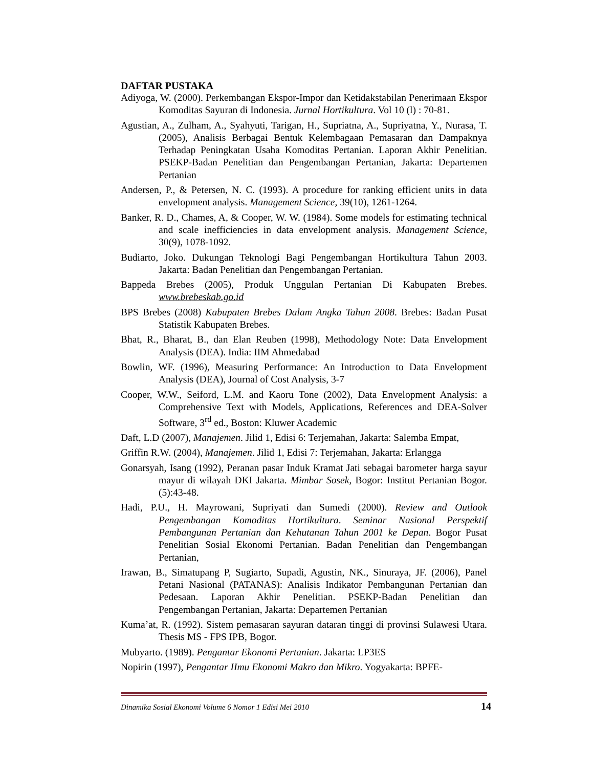DAFTAR PUSTAKA
Adiyoga, W. (2000). Perkembangan Ekspor-Impor dan Ketidakstabilan Penerimaan Ekspor Komoditas Sayuran di Indonesia. Jurnal Hortikultura. Vol 10 (l) : 70-81.
Agustian, A., Zulham, A., Syahyuti, Tarigan, H., Supriatna, A., Supriyatna, Y., Nurasa, T. (2005), Analisis Berbagai Bentuk Kelembagaan Pemasaran dan Dampaknya Terhadap Peningkatan Usaha Komoditas Pertanian. Laporan Akhir Penelitian. PSEKP-Badan Penelitian dan Pengembangan Pertanian, Jakarta: Departemen Pertanian
Andersen, P., & Petersen, N. C. (1993). A procedure for ranking efficient units in data envelopment analysis. Management Science, 39(10), 1261-1264.
Banker, R. D., Chames, A, & Cooper, W. W. (1984). Some models for estimating technical and scale inefficiencies in data envelopment analysis. Management Science, 30(9), 1078-1092.
Budiarto, Joko. Dukungan Teknologi Bagi Pengembangan Hortikultura Tahun 2003. Jakarta: Badan Penelitian dan Pengembangan Pertanian.
Bappeda Brebes (2005), Produk Unggulan Pertanian Di Kabupaten Brebes. www.brebeskab.go.id
BPS Brebes (2008) Kabupaten Brebes Dalam Angka Tahun 2008. Brebes: Badan Pusat Statistik Kabupaten Brebes.
Bhat, R., Bharat, B., dan Elan Reuben (1998), Methodology Note: Data Envelopment Analysis (DEA). India: IIM Ahmedabad
Bowlin, WF. (1996), Measuring Performance: An Introduction to Data Envelopment Analysis (DEA), Journal of Cost Analysis, 3-7
Cooper, W.W., Seiford, L.M. and Kaoru Tone (2002), Data Envelopment Analysis: a Comprehensive Text with Models, Applications, References and DEA-Solver Software, 3<sup>rd</sup> ed., Boston: Kluwer Academic
Daft, L.D (2007), Manajemen. Jilid 1, Edisi 6: Terjemahan, Jakarta: Salemba Empat,
Griffin R.W. (2004), Manajemen. Jilid 1, Edisi 7: Terjemahan, Jakarta: Erlangga
Gonarsyah, Isang (1992), Peranan pasar Induk Kramat Jati sebagai barometer harga sayur mayur di wilayah DKI Jakarta. Mimbar Sosek, Bogor: Institut Pertanian Bogor. (5):43-48.
Hadi, P.U., H. Mayrowani, Supriyati dan Sumedi (2000). Review and Outlook Pengembangan Komoditas Hortikultura. Seminar Nasional Perspektif Pembangunan Pertanian dan Kehutanan Tahun 2001 ke Depan. Bogor Pusat Penelitian Sosial Ekonomi Pertanian. Badan Penelitian dan Pengembangan Pertanian,
Irawan, B., Simatupang P, Sugiarto, Supadi, Agustin, NK., Sinuraya, JF. (2006), Panel Petani Nasional (PATANAS): Analisis Indikator Pembangunan Pertanian dan Pedesaan. Laporan Akhir Penelitian. PSEKP-Badan Penelitian dan Pengembangan Pertanian, Jakarta: Departemen Pertanian
Kuma’at, R. (1992). Sistem pemasaran sayuran dataran tinggi di provinsi Sulawesi Utara. Thesis MS - FPS IPB, Bogor.
Mubyarto. (1989). Pengantar Ekonomi Pertanian. Jakarta: LP3ES
Nopirin (1997), Pengantar IImu Ekonomi Makro dan Mikro. Yogyakarta: BPFE-
Dinamika Sosial Ekonomi Volume 6 Nomor 1 Edisi Mei 2010 14